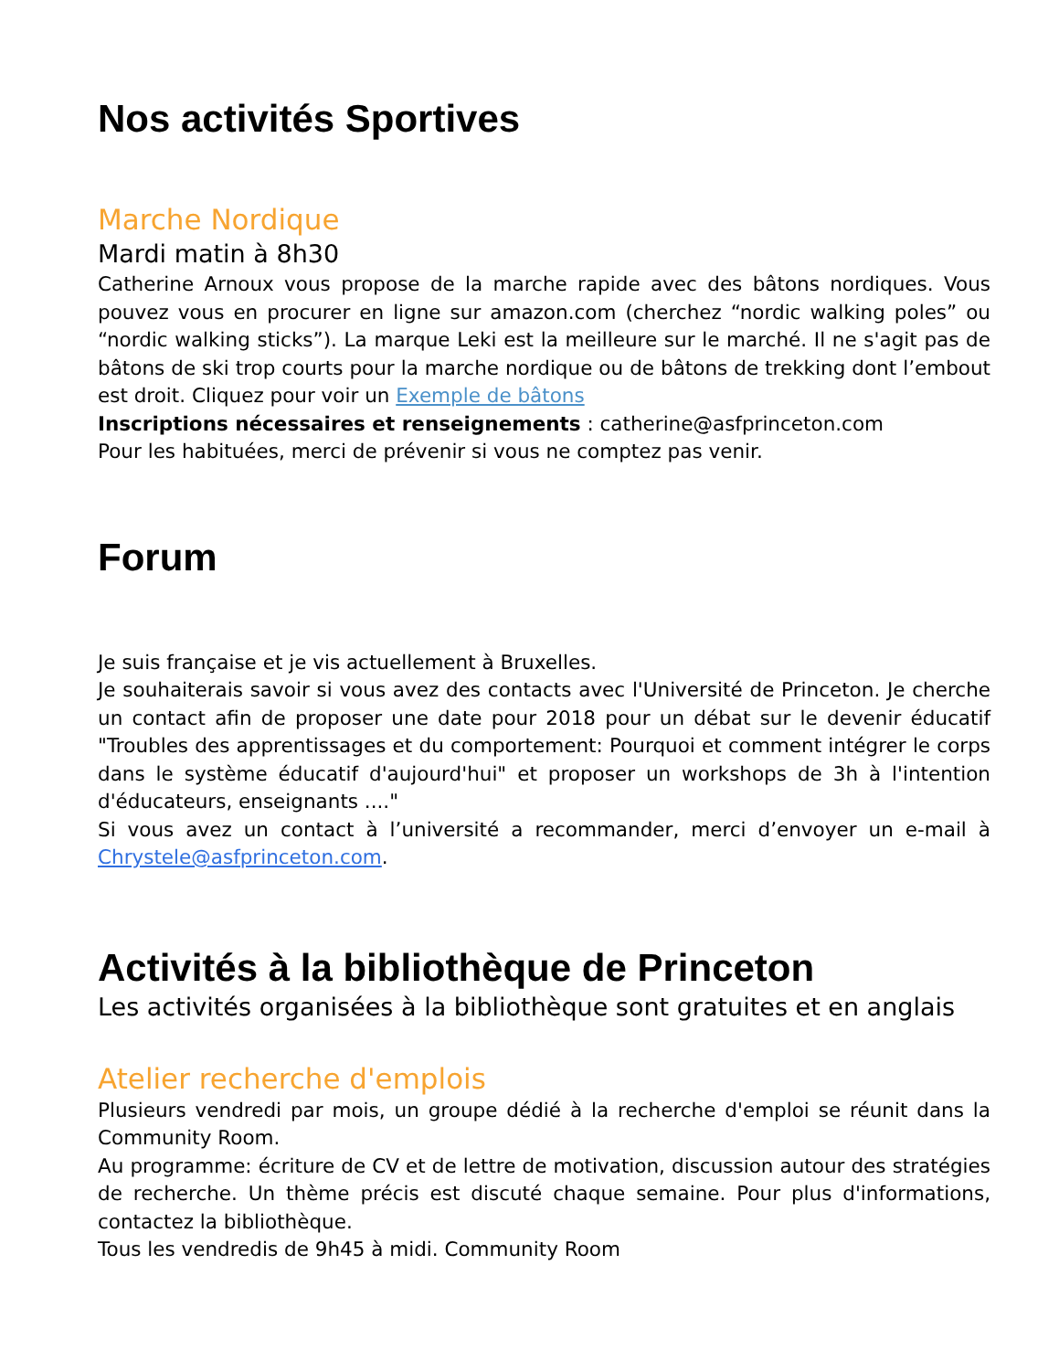Nos activités Sportives
Marche Nordique
Mardi matin à 8h30
Catherine Arnoux vous propose de la marche rapide avec des bâtons nordiques. Vous pouvez vous en procurer en ligne sur amazon.com (cherchez “nordic walking poles” ou “nordic walking sticks”). La marque Leki est la meilleure sur le marché. Il ne s'agit pas de bâtons de ski trop courts pour la marche nordique ou de bâtons de trekking dont l’embout est droit. Cliquez pour voir un Exemple de bâtons
Inscriptions nécessaires et renseignements : catherine@asfprinceton.com
Pour les habituées, merci de prévenir si vous ne comptez pas venir.
Forum
Je suis française et je vis actuellement à Bruxelles.
Je souhaiterais savoir si vous avez des contacts avec l'Université de Princeton. Je cherche un contact afin de proposer une date pour 2018 pour un débat sur le devenir éducatif "Troubles des apprentissages et du comportement: Pourquoi et comment intégrer le corps dans le système éducatif d'aujourd'hui" et proposer un workshops de 3h à l'intention d'éducateurs, enseignants ...."
Si vous avez un contact à l’université a recommander, merci d’envoyer un e-mail à Chrystele@asfprinceton.com.
Activités à la bibliothèque de Princeton
Les activités organisées à la bibliothèque sont gratuites et en anglais
Atelier recherche d'emplois
Plusieurs vendredi par mois, un groupe dédié à la recherche d'emploi se réunit dans la Community Room.
Au programme: écriture de CV et de lettre de motivation, discussion autour des stratégies de recherche. Un thème précis est discuté chaque semaine. Pour plus d'informations, contactez la bibliothèque.
Tous les vendredis de 9h45 à midi. Community Room